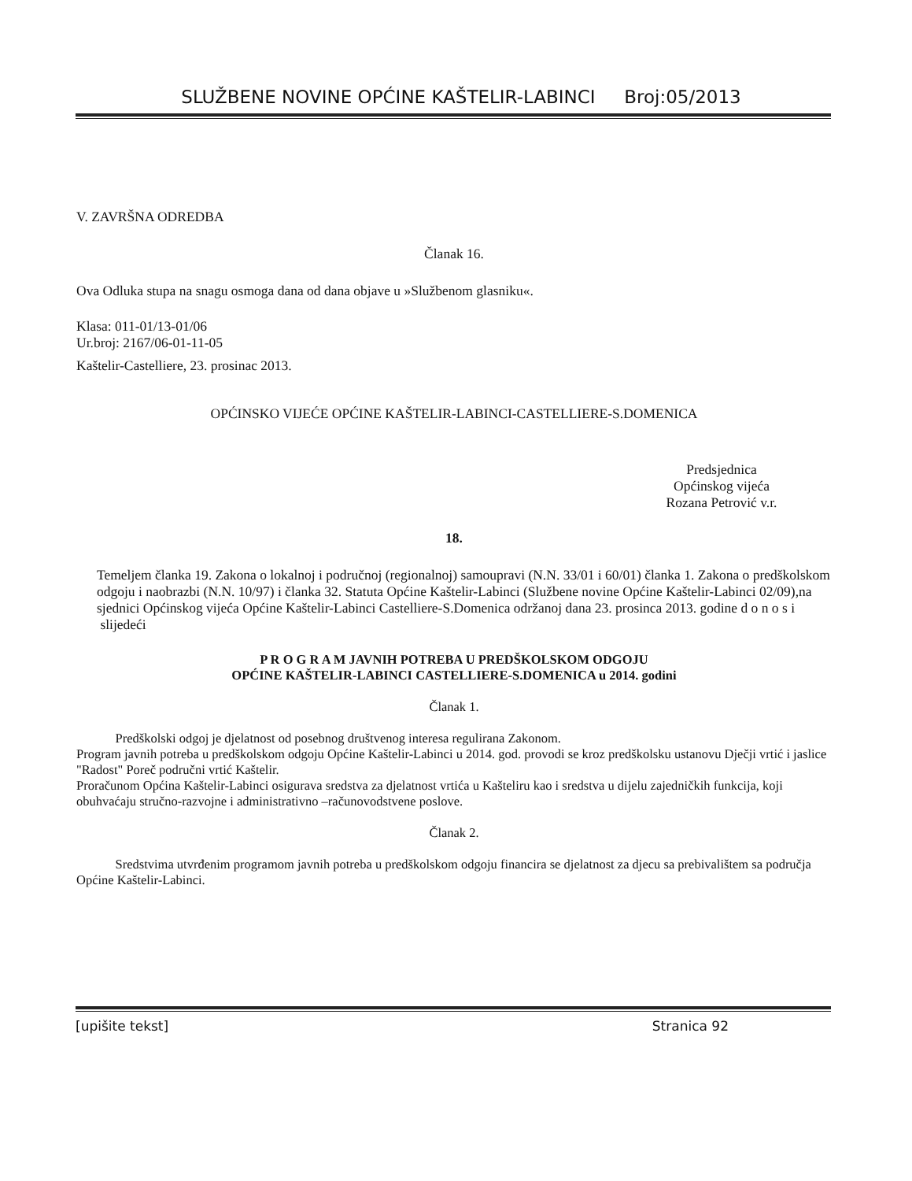SLUŽBENE NOVINE OPĆINE KAŠTELIR-LABINCI Broj:05/2013
V. ZAVRŠNA ODREDBA
Članak 16.
Ova Odluka stupa na snagu osmoga dana od dana objave u »Službenom glasniku«.
Klasa: 011-01/13-01/06
Ur.broj: 2167/06-01-11-05
Kaštelir-Castelliere, 23. prosinac 2013.
OPĆINSKO VIJEĆE OPĆINE KAŠTELIR-LABINCI-CASTELLIERE-S.DOMENICA
Predsjednica
Općinskog vijeća
Rozana Petrović v.r.
18.
Temeljem članka 19. Zakona o lokalnoj i područnoj (regionalnoj) samoupravi (N.N. 33/01 i 60/01) članka 1. Zakona o predškolskom odgoju i naobrazbi (N.N. 10/97) i članka 32. Statuta Općine Kaštelir-Labinci (Službene novine Općine Kaštelir-Labinci 02/09),na sjednici Općinskog vijeća Općine Kaštelir-Labinci Castelliere-S.Domenica održanoj dana 23. prosinca 2013. godine d o n o s i slijedeći
P R O G R A M JAVNIH POTREBA U PREDŠKOLSKOM ODGOJU
OPĆINE KAŠTELIR-LABINCI CASTELLIERE-S.DOMENICA u 2014. godini
Članak 1.
Predškolski odgoj je djelatnost od posebnog društvenog interesa regulirana Zakonom.
Program javnih potreba u predškolskom odgoju Općine Kaštelir-Labinci u 2014. god. provodi se kroz predškolsku ustanovu Dječji vrtić i jaslice "Radost" Poreč područni vrtić Kaštelir.
Proračunom Općina Kaštelir-Labinci osigurava sredstva za djelatnost vrtića u Kašteliru kao i sredstva u dijelu zajedničkih funkcija, koji obuhvaćaju stručno-razvojne i administrativno –računovodstvene poslove.
Članak 2.
Sredstvima utvrđenim programom javnih potreba u predškolskom odgoju financira se djelatnost za djecu sa prebivalištem sa područja Općine Kaštelir-Labinci.
[upišite tekst] Stranica 92